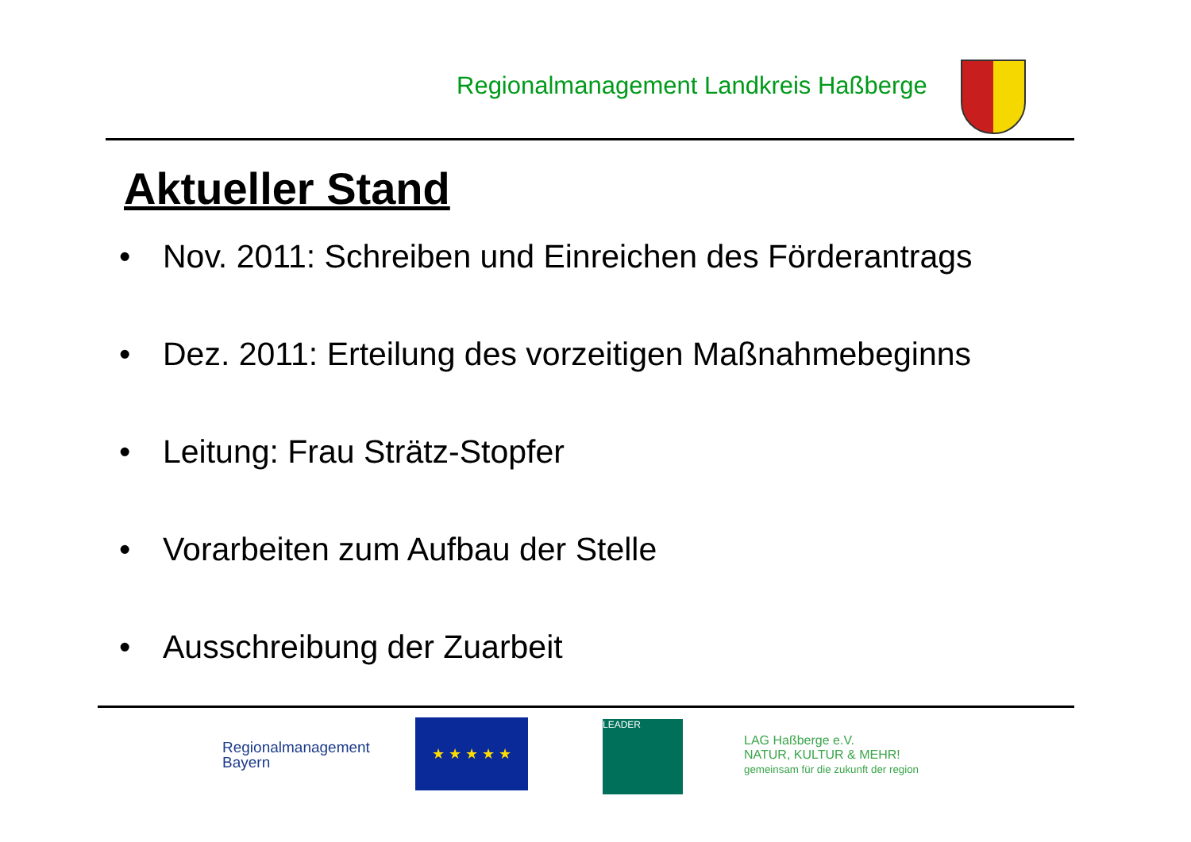Regionalmanagement Landkreis Haßberge
Aktueller Stand
• Nov. 2011: Schreiben und Einreichen des Förderantrags
• Dez. 2011: Erteilung des vorzeitigen Maßnahmebeginns
• Leitung: Frau Strätz-Stopfer
• Vorarbeiten zum Aufbau der Stelle
• Ausschreibung der Zuarbeit
Regionalmanagement
Bayern
★ ★ ★ ★ ★ LEADER
LAG Haßberge e.V.
NATUR, KULTUR & MEHR!
gemeinsam für die zukunft der region